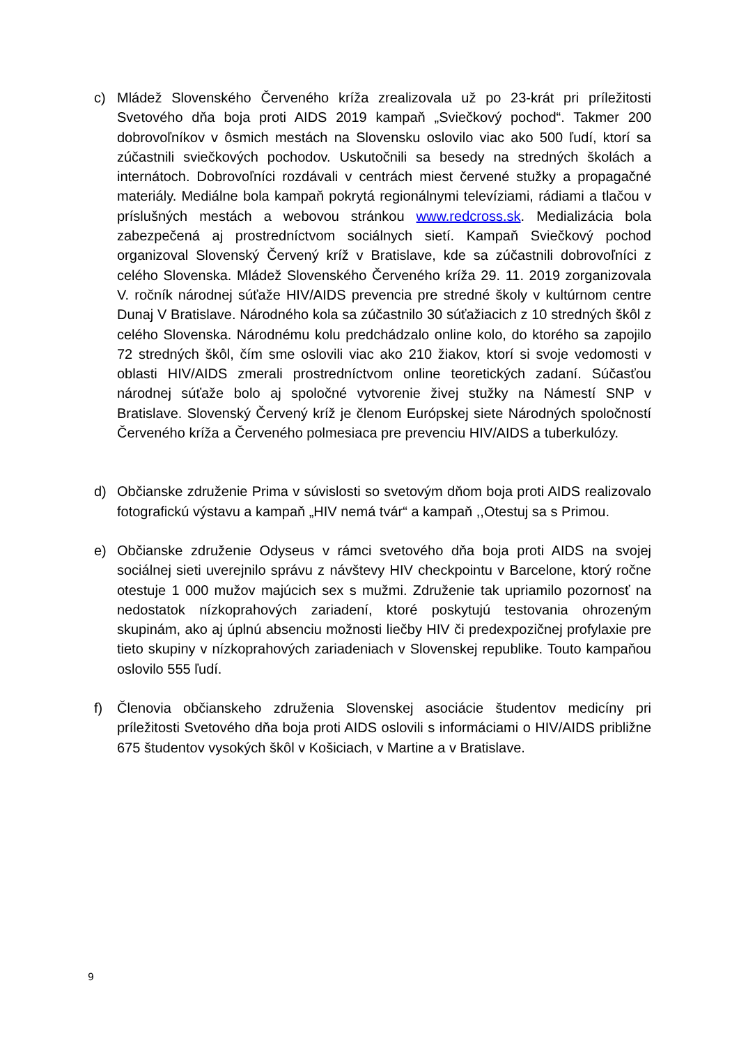c) Mládež Slovenského Červeného kríža zrealizovala už po 23-krát pri príležitosti Svetového dňa boja proti AIDS 2019 kampaň „Sviečkový pochod“. Takmer 200 dobrovoľníkov v ôsmich mestách na Slovensku oslovilo viac ako 500 ľudí, ktorí sa zúčastnili sviečkových pochodov. Uskutočnili sa besedy na stredných školách a internátoch. Dobrovoľníci rozdávali v centrách miest červené stužky a propagačné materiály. Mediálne bola kampaň pokrytá regionálnymi televíziami, rádiami a tlačou v príslušných mestách a webovou stránkou www.redcross.sk. Medializácia bola zabezpečená aj prostredníctvom sociálnych sietí. Kampaň Sviečkový pochod organizoval Slovenský Červený kríž v Bratislave, kde sa zúčastnili dobrovoľníci z celého Slovenska. Mládež Slovenského Červeného kríža 29. 11. 2019 zorganizovala V. ročník národnej súťaže HIV/AIDS prevencia pre stredné školy v kultúrnom centre Dunaj V Bratislave. Národného kola sa zúčastnilo 30 súťažiacich z 10 stredných škôl z celého Slovenska. Národnému kolu predchádzalo online kolo, do ktorého sa zapojilo 72 stredných škôl, čím sme oslovili viac ako 210 žiakov, ktorí si svoje vedomosti v oblasti HIV/AIDS zmerali prostredníctvom online teoretických zadaní. Súčasťou národnej súťaže bolo aj spoločné vytvorenie živej stužky na Námestí SNP v Bratislave. Slovenský Červený kríž je členom Európskej siete Národných spoločností Červeného kríža a Červeného polmesiaca pre prevenciu HIV/AIDS a tuberkulózy.
d) Občianske združenie Prima v súvislosti so svetovým dňom boja proti AIDS realizovalo fotografickú výstavu a kampaň „HIV nemá tvár“ a kampaň ,,Otestuj sa s Primou.
e) Občianske združenie Odyseus v rámci svetového dňa boja proti AIDS na svojej sociálnej sieti uverejnilo správu z návštevy HIV checkpointu v Barcelone, ktorý ročne otestuje 1 000 mužov majúcich sex s mužmi. Združenie tak upriamilo pozornosť na nedostatok nízkoprahových zariadení, ktoré poskytujú testovania ohrozeným skupinám, ako aj úplnú absenciu možnosti liečby HIV či predexpozičnej profylaxie pre tieto skupiny v nízkoprahových zariadeniach v Slovenskej republike. Touto kampaňou oslovilo 555 ľudí.
f) Členovia občianskeho združenia Slovenskej asociácie študentov medicíny pri príležitosti Svetového dňa boja proti AIDS oslovili s informáciami o HIV/AIDS približne 675 študentov vysokých škôl v Košiciach, v Martine a v Bratislave.
9